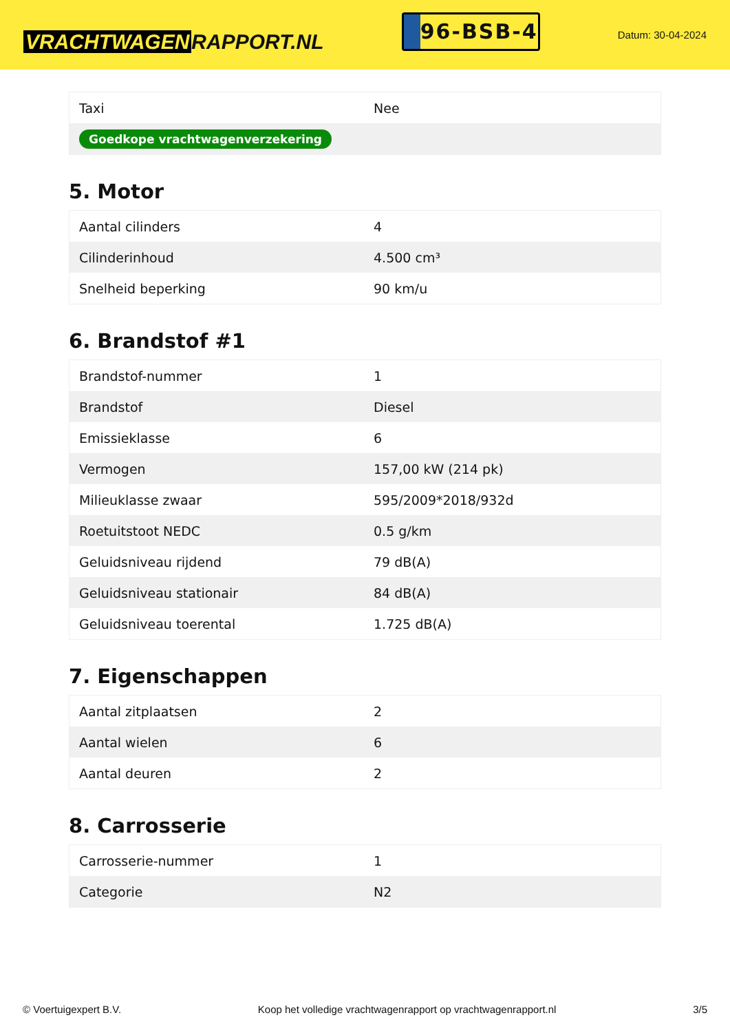VRACHTWAGEN RAPPORT.NL
96-BSB-4
Datum: 30-04-2024
| Taxi | Nee |
| Goedkope vrachtwagenverzekering | |
5. Motor
| Aantal cilinders | 4 |
| Cilinderinhoud | 4.500 cm³ |
| Snelheid beperking | 90 km/u |
6. Brandstof #1
| Brandstof-nummer | 1 |
| Brandstof | Diesel |
| Emissieklasse | 6 |
| Vermogen | 157,00 kW (214 pk) |
| Milieuklasse zwaar | 595/2009*2018/932d |
| Roetuitstoot NEDC | 0.5 g/km |
| Geluidsniveau rijdend | 79 dB(A) |
| Geluidsniveau stationair | 84 dB(A) |
| Geluidsniveau toerental | 1.725 dB(A) |
7. Eigenschappen
| Aantal zitplaatsen | 2 |
| Aantal wielen | 6 |
| Aantal deuren | 2 |
8. Carrosserie
| Carrosserie-nummer | 1 |
| Categorie | N2 |
© Voertuigexpert B.V. Koop het volledige vrachtwagenrapport op vrachtwagenrapport.nl 3/5